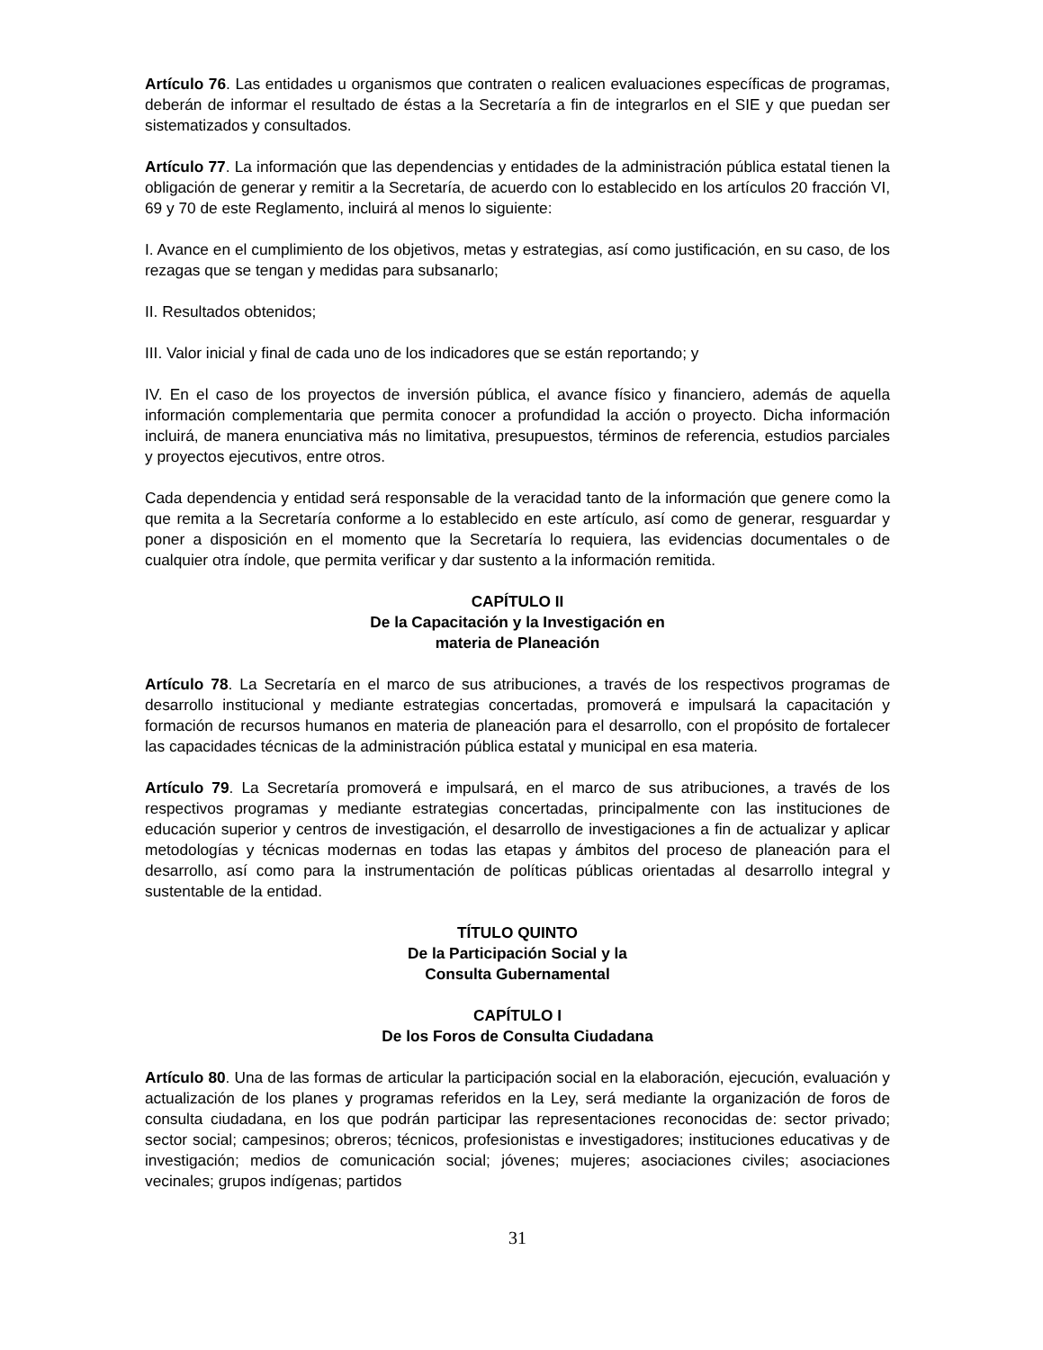Artículo 76. Las entidades u organismos que contraten o realicen evaluaciones específicas de programas, deberán de informar el resultado de éstas a la Secretaría a fin de integrarlos en el SIE y que puedan ser sistematizados y consultados.
Artículo 77. La información que las dependencias y entidades de la administración pública estatal tienen la obligación de generar y remitir a la Secretaría, de acuerdo con lo establecido en los artículos 20 fracción VI, 69 y 70 de este Reglamento, incluirá al menos lo siguiente:
I. Avance en el cumplimiento de los objetivos, metas y estrategias, así como justificación, en su caso, de los rezagas que se tengan y medidas para subsanarlo;
II. Resultados obtenidos;
III. Valor inicial y final de cada uno de los indicadores que se están reportando; y
IV. En el caso de los proyectos de inversión pública, el avance físico y financiero, además de aquella información complementaria que permita conocer a profundidad la acción o proyecto. Dicha información incluirá, de manera enunciativa más no limitativa, presupuestos, términos de referencia, estudios parciales y proyectos ejecutivos, entre otros.
Cada dependencia y entidad será responsable de la veracidad tanto de la información que genere como la que remita a la Secretaría conforme a lo establecido en este artículo, así como de generar, resguardar y poner a disposición en el momento que la Secretaría lo requiera, las evidencias documentales o de cualquier otra índole, que permita verificar y dar sustento a la información remitida.
CAPÍTULO II
De la Capacitación y la Investigación en
materia de Planeación
Artículo 78. La Secretaría en el marco de sus atribuciones, a través de los respectivos programas de desarrollo institucional y mediante estrategias concertadas, promoverá e impulsará la capacitación y formación de recursos humanos en materia de planeación para el desarrollo, con el propósito de fortalecer las capacidades técnicas de la administración pública estatal y municipal en esa materia.
Artículo 79. La Secretaría promoverá e impulsará, en el marco de sus atribuciones, a través de los respectivos programas y mediante estrategias concertadas, principalmente con las instituciones de educación superior y centros de investigación, el desarrollo de investigaciones a fin de actualizar y aplicar metodologías y técnicas modernas en todas las etapas y ámbitos del proceso de planeación para el desarrollo, así como para la instrumentación de políticas públicas orientadas al desarrollo integral y sustentable de la entidad.
TÍTULO QUINTO
De la Participación Social y la
Consulta Gubernamental
CAPÍTULO I
De los Foros de Consulta Ciudadana
Artículo 80. Una de las formas de articular la participación social en la elaboración, ejecución, evaluación y actualización de los planes y programas referidos en la Ley, será mediante la organización de foros de consulta ciudadana, en los que podrán participar las representaciones reconocidas de: sector privado; sector social; campesinos; obreros; técnicos, profesionistas e investigadores; instituciones educativas y de investigación; medios de comunicación social; jóvenes; mujeres; asociaciones civiles; asociaciones vecinales; grupos indígenas; partidos
31